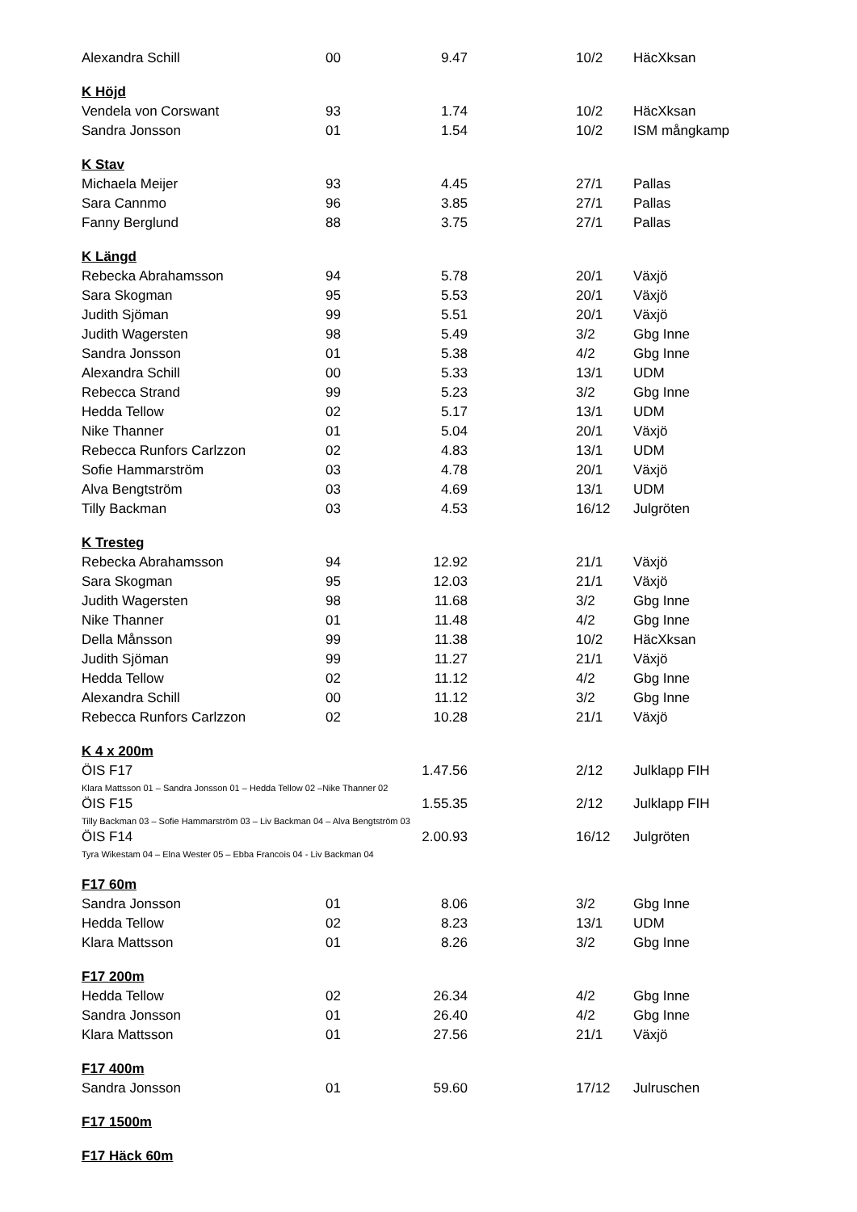| Alexandra Schill | 00 | 9.47 | | 10/2 | HäcXksan |
| K Höjd | | | | | |
| Vendela von Corswant | 93 | 1.74 | | 10/2 | HäcXksan |
| Sandra Jonsson | 01 | 1.54 | | 10/2 | ISM mångkamp |
| K Stav | | | | | |
| Michaela Meijer | 93 | 4.45 | | 27/1 | Pallas |
| Sara Cannmo | 96 | 3.85 | | 27/1 | Pallas |
| Fanny Berglund | 88 | 3.75 | | 27/1 | Pallas |
| K Längd | | | | | |
| Rebecka Abrahamsson | 94 | 5.78 | | 20/1 | Växjö |
| Sara Skogman | 95 | 5.53 | | 20/1 | Växjö |
| Judith Sjöman | 99 | 5.51 | | 20/1 | Växjö |
| Judith Wagersten | 98 | 5.49 | | 3/2 | Gbg Inne |
| Sandra Jonsson | 01 | 5.38 | | 4/2 | Gbg Inne |
| Alexandra Schill | 00 | 5.33 | | 13/1 | UDM |
| Rebecca Strand | 99 | 5.23 | | 3/2 | Gbg Inne |
| Hedda Tellow | 02 | 5.17 | | 13/1 | UDM |
| Nike Thanner | 01 | 5.04 | | 20/1 | Växjö |
| Rebecca Runfors Carlzzon | 02 | 4.83 | | 13/1 | UDM |
| Sofie Hammarström | 03 | 4.78 | | 20/1 | Växjö |
| Alva Bengtström | 03 | 4.69 | | 13/1 | UDM |
| Tilly Backman | 03 | 4.53 | | 16/12 | Julgröten |
| K Tresteg | | | | | |
| Rebecka Abrahamsson | 94 | 12.92 | | 21/1 | Växjö |
| Sara Skogman | 95 | 12.03 | | 21/1 | Växjö |
| Judith Wagersten | 98 | 11.68 | | 3/2 | Gbg Inne |
| Nike Thanner | 01 | 11.48 | | 4/2 | Gbg Inne |
| Della Månsson | 99 | 11.38 | | 10/2 | HäcXksan |
| Judith Sjöman | 99 | 11.27 | | 21/1 | Växjö |
| Hedda Tellow | 02 | 11.12 | | 4/2 | Gbg Inne |
| Alexandra Schill | 00 | 11.12 | | 3/2 | Gbg Inne |
| Rebecca Runfors Carlzzon | 02 | 10.28 | | 21/1 | Växjö |
| K 4 x 200m | | | | | |
| ÖIS F17 | | 1.47.56 | | 2/12 | Julklapp FIH |
| Klara Mattsson 01 – Sandra Jonsson 01 – Hedda Tellow 02 –Nike Thanner 02 | | | | | |
| ÖIS F15 | | 1.55.35 | | 2/12 | Julklapp FIH |
| Tilly Backman 03 – Sofie Hammarström 03 – Liv Backman 04 – Alva Bengtström 03 | | | | | |
| ÖIS F14 | | 2.00.93 | | 16/12 | Julgröten |
| Tyra Wikestam 04 – Elna Wester 05 – Ebba Francois 04 - Liv Backman 04 | | | | | |
| F17 60m | | | | | |
| Sandra Jonsson | 01 | 8.06 | | 3/2 | Gbg Inne |
| Hedda Tellow | 02 | 8.23 | | 13/1 | UDM |
| Klara Mattsson | 01 | 8.26 | | 3/2 | Gbg Inne |
| F17 200m | | | | | |
| Hedda Tellow | 02 | 26.34 | | 4/2 | Gbg Inne |
| Sandra Jonsson | 01 | 26.40 | | 4/2 | Gbg Inne |
| Klara Mattsson | 01 | 27.56 | | 21/1 | Växjö |
| F17 400m | | | | | |
| Sandra Jonsson | 01 | 59.60 | | 17/12 | Julruschen |
| F17 1500m | | | | | |
| F17 Häck 60m | | | | | |